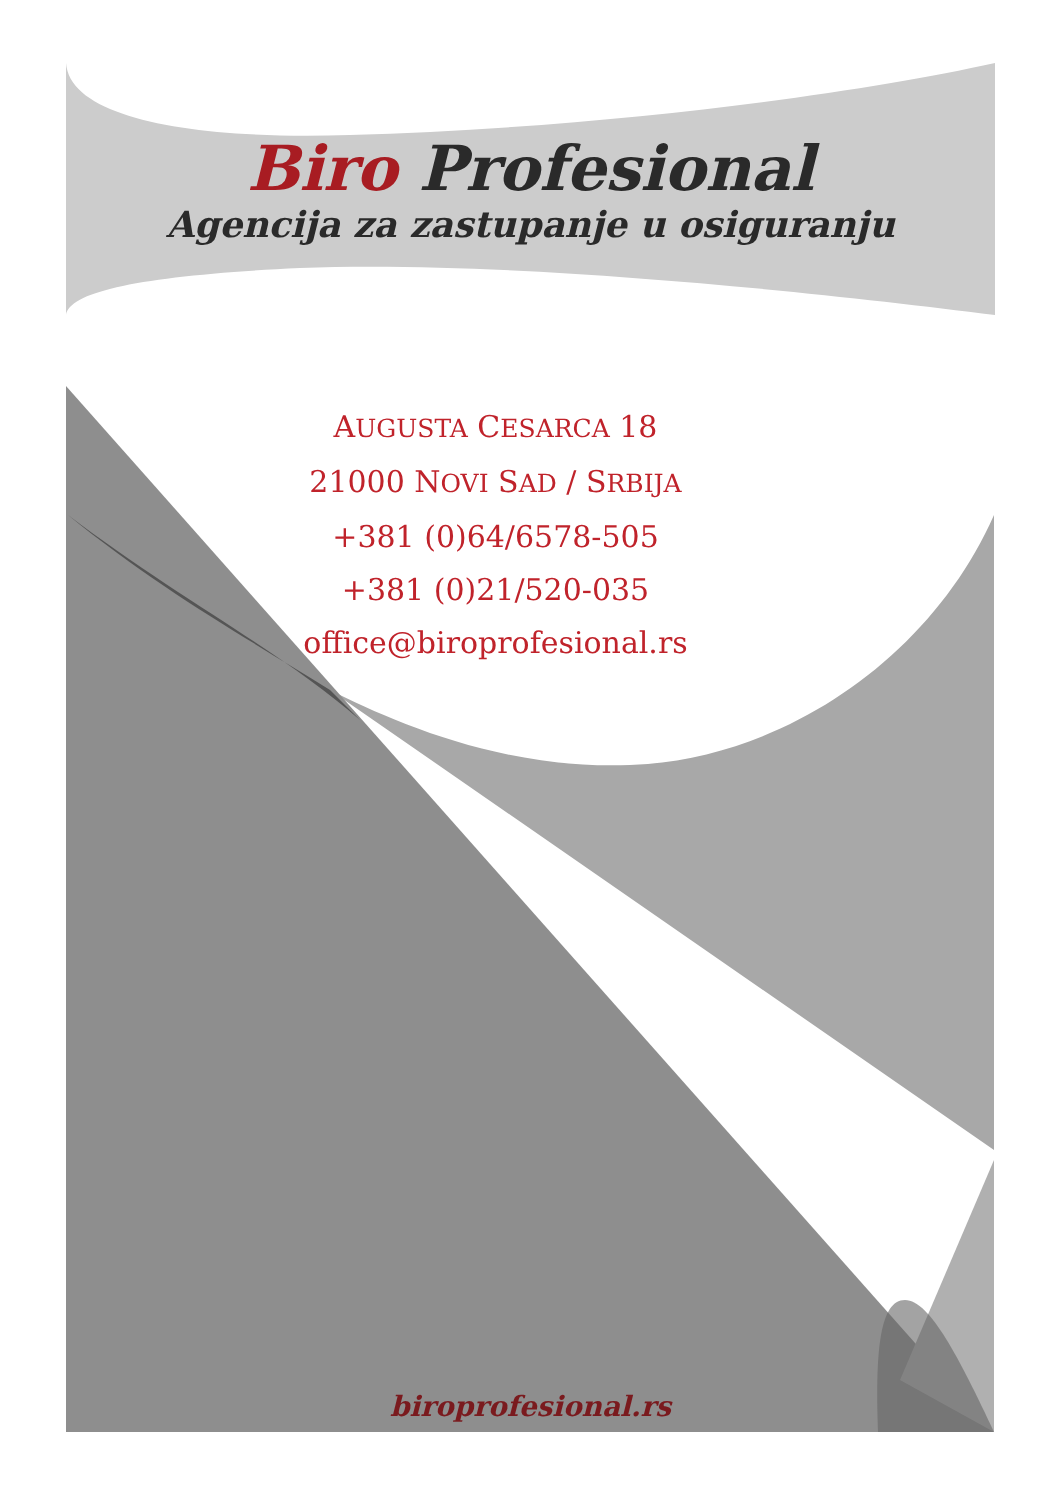Biro Profesional
Agencija za zastupanje u osiguranju
AUGUSTA CESARCA 18
21000 NOVI SAD / SRBIJA
+381 (0)64/6578-505
+381 (0)21/520-035
office@biroprofesional.rs
biroprofesional.rs